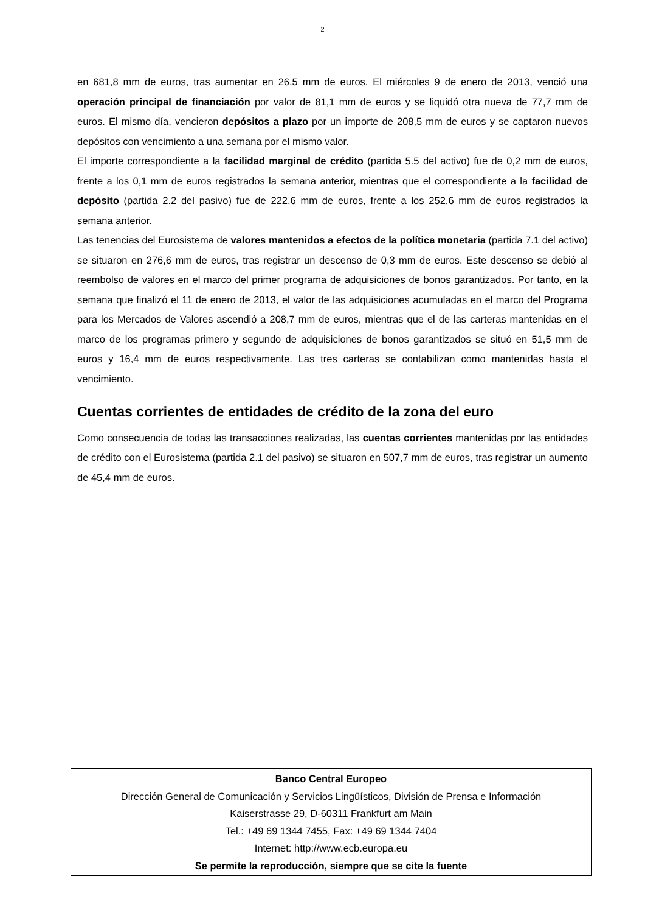2
en 681,8 mm de euros, tras aumentar en 26,5 mm de euros. El miércoles 9 de enero de 2013, venció una operación principal de financiación por valor de 81,1 mm de euros y se liquidó otra nueva de 77,7 mm de euros. El mismo día, vencieron depósitos a plazo por un importe de 208,5 mm de euros y se captaron nuevos depósitos con vencimiento a una semana por el mismo valor.
El importe correspondiente a la facilidad marginal de crédito (partida 5.5 del activo) fue de 0,2 mm de euros, frente a los 0,1 mm de euros registrados la semana anterior, mientras que el correspondiente a la facilidad de depósito (partida 2.2 del pasivo) fue de 222,6 mm de euros, frente a los 252,6 mm de euros registrados la semana anterior.
Las tenencias del Eurosistema de valores mantenidos a efectos de la política monetaria (partida 7.1 del activo) se situaron en 276,6 mm de euros, tras registrar un descenso de 0,3 mm de euros. Este descenso se debió al reembolso de valores en el marco del primer programa de adquisiciones de bonos garantizados. Por tanto, en la semana que finalizó el 11 de enero de 2013, el valor de las adquisiciones acumuladas en el marco del Programa para los Mercados de Valores ascendió a 208,7 mm de euros, mientras que el de las carteras mantenidas en el marco de los programas primero y segundo de adquisiciones de bonos garantizados se situó en 51,5 mm de euros y 16,4 mm de euros respectivamente. Las tres carteras se contabilizan como mantenidas hasta el vencimiento.
Cuentas corrientes de entidades de crédito de la zona del euro
Como consecuencia de todas las transacciones realizadas, las cuentas corrientes mantenidas por las entidades de crédito con el Eurosistema (partida 2.1 del pasivo) se situaron en 507,7 mm de euros, tras registrar un aumento de 45,4 mm de euros.
Banco Central Europeo
Dirección General de Comunicación y Servicios Lingüísticos, División de Prensa e Información
Kaiserstrasse 29, D-60311 Frankfurt am Main
Tel.: +49 69 1344 7455, Fax: +49 69 1344 7404
Internet: http://www.ecb.europa.eu
Se permite la reproducción, siempre que se cite la fuente